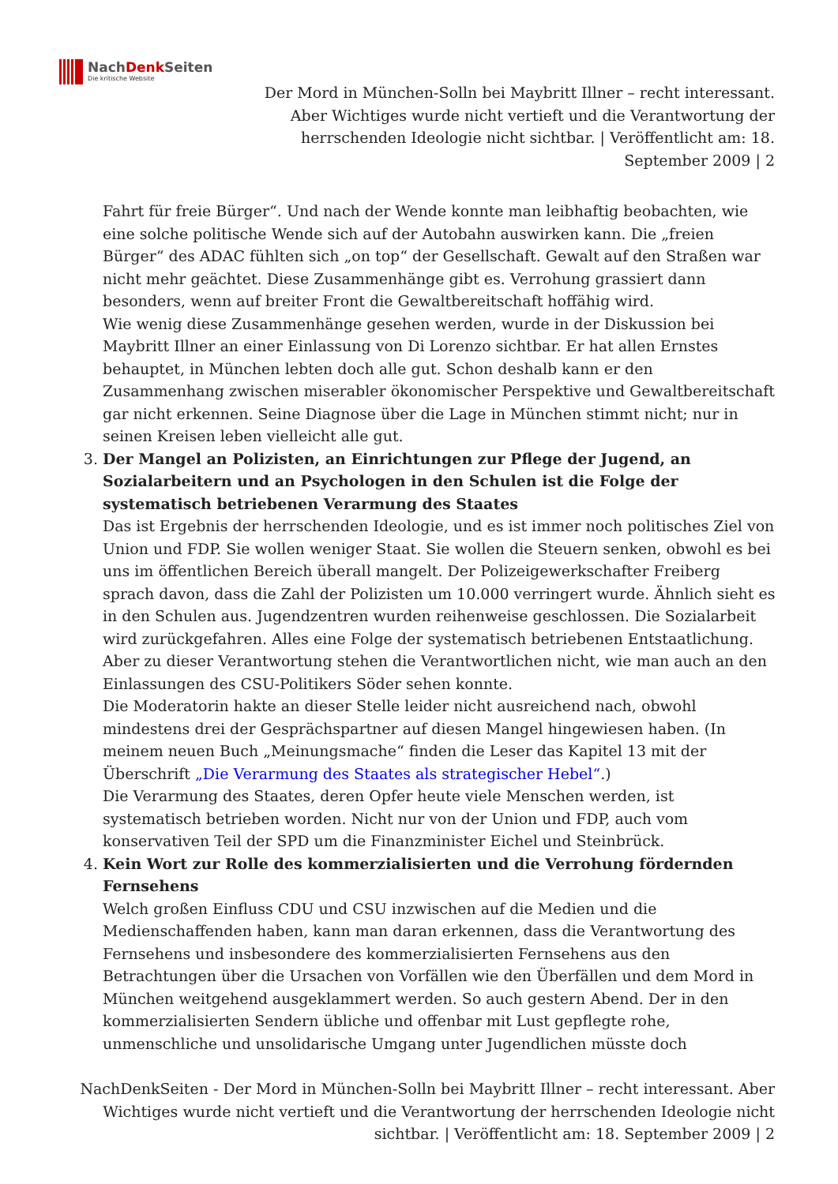NachDenk Seiten
Die kritische Website
Der Mord in München-Solln bei Maybritt Illner – recht interessant. Aber Wichtiges wurde nicht vertieft und die Verantwortung der herrschenden Ideologie nicht sichtbar. | Veröffentlicht am: 18. September 2009 | 2
Fahrt für freie Bürger“. Und nach der Wende konnte man leibhaftig beobachten, wie eine solche politische Wende sich auf der Autobahn auswirken kann. Die „freien Bürger“ des ADAC fühlten sich „on top“ der Gesellschaft. Gewalt auf den Straßen war nicht mehr geächtet. Diese Zusammenhänge gibt es. Verrohung grassiert dann besonders, wenn auf breiter Front die Gewaltbereitschaft hoffähig wird.
Wie wenig diese Zusammenhänge gesehen werden, wurde in der Diskussion bei Maybritt Illner an einer Einlassung von Di Lorenzo sichtbar. Er hat allen Ernstes behauptet, in München lebten doch alle gut. Schon deshalb kann er den Zusammenhang zwischen miserabler ökonomischer Perspektive und Gewaltbereitschaft gar nicht erkennen. Seine Diagnose über die Lage in München stimmt nicht; nur in seinen Kreisen leben vielleicht alle gut.
3. Der Mangel an Polizisten, an Einrichtungen zur Pflege der Jugend, an Sozialarbeitern und an Psychologen in den Schulen ist die Folge der systematisch betriebenen Verarmung des Staates
Das ist Ergebnis der herrschenden Ideologie, und es ist immer noch politisches Ziel von Union und FDP. Sie wollen weniger Staat. Sie wollen die Steuern senken, obwohl es bei uns im öffentlichen Bereich überall mangelt. Der Polizeigewerkschafter Freiberg sprach davon, dass die Zahl der Polizisten um 10.000 verringert wurde. Ähnlich sieht es in den Schulen aus. Jugendzentren wurden reihenweise geschlossen. Die Sozialarbeit wird zurückgefahren. Alles eine Folge der systematisch betriebenen Entstaatlichung. Aber zu dieser Verantwortung stehen die Verantwortlichen nicht, wie man auch an den Einlassungen des CSU-Politikers Söder sehen konnte.
Die Moderatorin hakte an dieser Stelle leider nicht ausreichend nach, obwohl mindestens drei der Gesprächspartner auf diesen Mangel hingewiesen haben. (In meinem neuen Buch „Meinungsmache“ finden die Leser das Kapitel 13 mit der Überschrift „Die Verarmung des Staates als strategischer Hebel“.)
Die Verarmung des Staates, deren Opfer heute viele Menschen werden, ist systematisch betrieben worden. Nicht nur von der Union und FDP, auch vom konservativen Teil der SPD um die Finanzminister Eichel und Steinbrück.
4. Kein Wort zur Rolle des kommerzialisierten und die Verrohung fördernden Fernsehens
Welch großen Einfluss CDU und CSU inzwischen auf die Medien und die Medienschaffenden haben, kann man daran erkennen, dass die Verantwortung des Fernsehens und insbesondere des kommerzialisierten Fernsehens aus den Betrachtungen über die Ursachen von Vorfällen wie den Überfällen und dem Mord in München weitgehend ausgeklammert werden. So auch gestern Abend. Der in den kommerzialisierten Sendern übliche und offenbar mit Lust gepflegte rohe, unmenschliche und unsolidarische Umgang unter Jugendlichen müsste doch
NachDenkSeiten - Der Mord in München-Solln bei Maybritt Illner – recht interessant. Aber Wichtiges wurde nicht vertieft und die Verantwortung der herrschenden Ideologie nicht sichtbar. | Veröffentlicht am: 18. September 2009 | 2